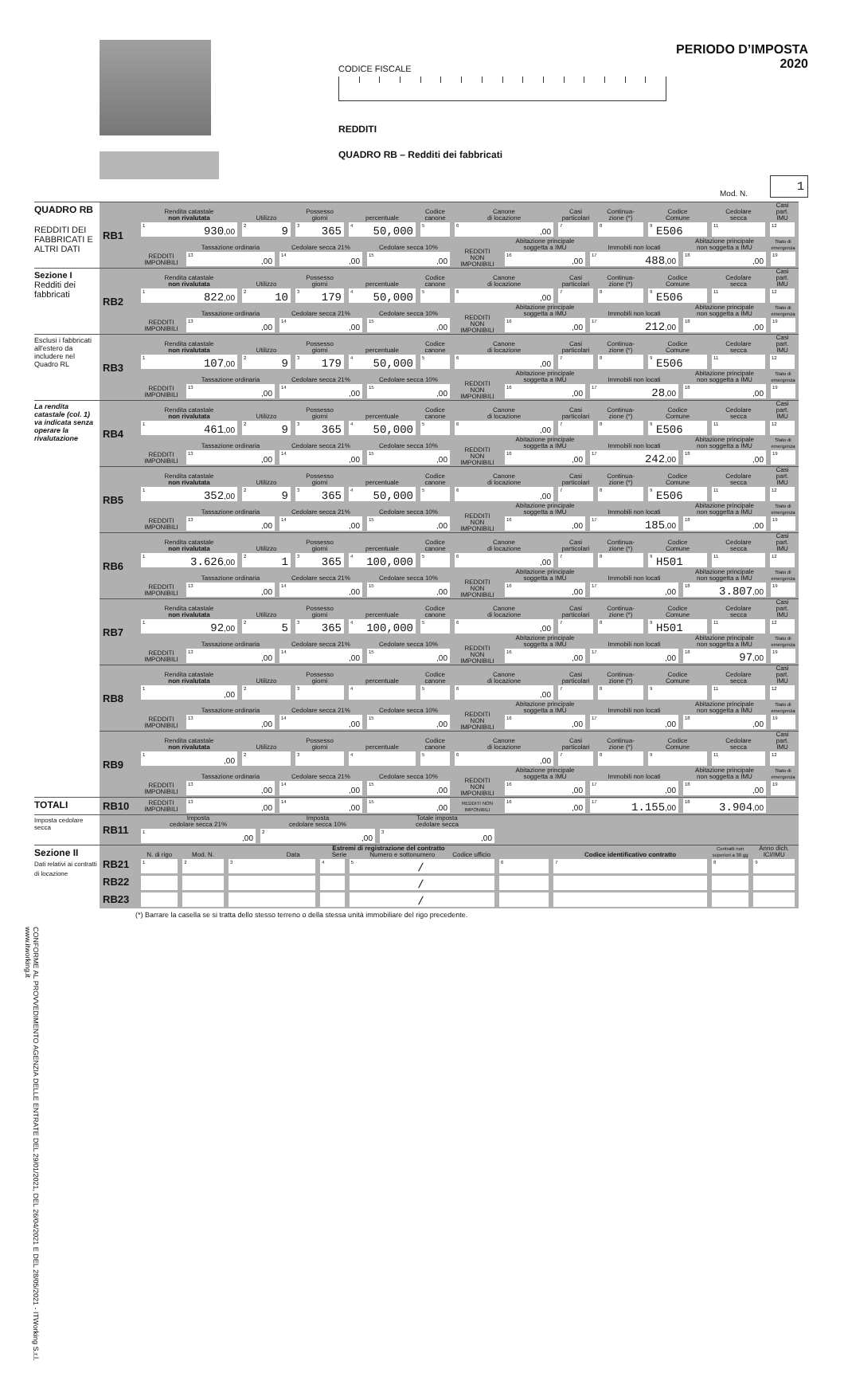CODICE FISCALE
REDDITI
QUADRO RB – Redditi dei fabbricati
PERIODO D’IMPOSTA 2020
Mod. N.
1
| QUADRO RB REDDITI DEI FABBRICATI E ALTRI DATI | RB1 | / Rendita catastale non rivalutata / Utilizzo / Possesso giorni / percentuale / Codice canone / Canone di locazione / Casi particolari / Continua- zione (*) / Codice Comune / Cedolare secca / Casi part. IMU / / <sup>1</sup> 930 ,00 / <sup>2</sup> 9 / <sup>3</sup> 365 / <sup>4</sup> 50,000 / <sup>5</sup> / <sup>6</sup> ,00 / <sup>7</sup> / <sup>8</sup> / <sup>9</sup> E506 / <sup>11</sup> / <sup>12</sup> / / / Tassazione ordinaria / Cedolare secca 21% / Cedolare secca 10% / REDDITI NON IMPONIBILI / Abitazione principale soggetta a IMU / Immobili non locati / Abitazione principale non soggetta a IMU / Stato di emergenza / / REDDITI IMPONIBILI / <sup>13</sup> ,00 / <sup>14</sup> ,00 / <sup>15</sup> ,00 / / <sup>16</sup> ,00 / <sup>17</sup> 488 ,00 / <sup>18</sup> ,00 / <sup>19</sup> / |
| Sezione I Redditi dei fabbricati | RB2 | / Rendita catastale non rivalutata / Utilizzo / Possesso giorni / percentuale / Codice canone / Canone di locazione / Casi particolari / Continua- zione (*) / Codice Comune / Cedolare secca / Casi part. IMU / / <sup>1</sup> 822 ,00 / <sup>2</sup> 10 / <sup>3</sup> 179 / <sup>4</sup> 50,000 / <sup>5</sup> / <sup>6</sup> ,00 / <sup>7</sup> / <sup>8</sup> / <sup>9</sup> E506 / <sup>11</sup> / <sup>12</sup> / / / Tassazione ordinaria / Cedolare secca 21% / Cedolare secca 10% / REDDITI NON IMPONIBILI / Abitazione principale soggetta a IMU / Immobili non locati / Abitazione principale non soggetta a IMU / Stato di emergenza / / REDDITI IMPONIBILI / <sup>13</sup> ,00 / <sup>14</sup> ,00 / <sup>15</sup> ,00 / / <sup>16</sup> ,00 / <sup>17</sup> 212 ,00 / <sup>18</sup> ,00 / <sup>19</sup> / |
| Esclusi i fabbricati all'estero da includere nel Quadro RL | RB3 | / Rendita catastale non rivalutata / Utilizzo / Possesso giorni / percentuale / Codice canone / Canone di locazione / Casi particolari / Continua- zione (*) / Codice Comune / Cedolare secca / Casi part. IMU / / <sup>1</sup> 107 ,00 / <sup>2</sup> 9 / <sup>3</sup> 179 / <sup>4</sup> 50,000 / <sup>5</sup> / <sup>6</sup> ,00 / <sup>7</sup> / <sup>8</sup> / <sup>9</sup> E506 / <sup>11</sup> / <sup>12</sup> / / / Tassazione ordinaria / Cedolare secca 21% / Cedolare secca 10% / REDDITI NON IMPONIBILI / Abitazione principale soggetta a IMU / Immobili non locati / Abitazione principale non soggetta a IMU / Stato di emergenza / / REDDITI IMPONIBILI / <sup>13</sup> ,00 / <sup>14</sup> ,00 / <sup>15</sup> ,00 / / <sup>16</sup> ,00 / <sup>17</sup> 28 ,00 / <sup>18</sup> ,00 / <sup>19</sup> / |
| La rendita catastale (col. 1) va indicata senza operare la rivalutazione | RB4 | / Rendita catastale non rivalutata / Utilizzo / Possesso giorni / percentuale / Codice canone / Canone di locazione / Casi particolari / Continua- zione (*) / Codice Comune / Cedolare secca / Casi part. IMU / / <sup>1</sup> 461 ,00 / <sup>2</sup> 9 / <sup>3</sup> 365 / <sup>4</sup> 50,000 / <sup>5</sup> / <sup>6</sup> ,00 / <sup>7</sup> / <sup>8</sup> / <sup>9</sup> E506 / <sup>11</sup> / <sup>12</sup> / / / Tassazione ordinaria / Cedolare secca 21% / Cedolare secca 10% / REDDITI NON IMPONIBILI / Abitazione principale soggetta a IMU / Immobili non locati / Abitazione principale non soggetta a IMU / Stato di emergenza / / REDDITI IMPONIBILI / <sup>13</sup> ,00 / <sup>14</sup> ,00 / <sup>15</sup> ,00 / / <sup>16</sup> ,00 / <sup>17</sup> 242 ,00 / <sup>18</sup> ,00 / <sup>19</sup> / |
| | RB5 | / Rendita catastale non rivalutata / Utilizzo / Possesso giorni / percentuale / Codice canone / Canone di locazione / Casi particolari / Continua- zione (*) / Codice Comune / Cedolare secca / Casi part. IMU / / <sup>1</sup> 352 ,00 / <sup>2</sup> 9 / <sup>3</sup> 365 / <sup>4</sup> 50,000 / <sup>5</sup> / <sup>6</sup> ,00 / <sup>7</sup> / <sup>8</sup> / <sup>9</sup> E506 / <sup>11</sup> / <sup>12</sup> / / / Tassazione ordinaria / Cedolare secca 21% / Cedolare secca 10% / REDDITI NON IMPONIBILI / Abitazione principale soggetta a IMU / Immobili non locati / Abitazione principale non soggetta a IMU / Stato di emergenza / / REDDITI IMPONIBILI / <sup>13</sup> ,00 / <sup>14</sup> ,00 / <sup>15</sup> ,00 / / <sup>16</sup> ,00 / <sup>17</sup> 185 ,00 / <sup>18</sup> ,00 / <sup>19</sup> / |
| | RB6 | / Rendita catastale non rivalutata / Utilizzo / Possesso giorni / percentuale / Codice canone / Canone di locazione / Casi particolari / Continua- zione (*) / Codice Comune / Cedolare secca / Casi part. IMU / / <sup>1</sup> 3.626 ,00 / <sup>2</sup> 1 / <sup>3</sup> 365 / <sup>4</sup> 100,000 / <sup>5</sup> / <sup>6</sup> ,00 / <sup>7</sup> / <sup>8</sup> / <sup>9</sup>H501 / <sup>11</sup> / <sup>12</sup> / / / Tassazione ordinaria / Cedolare secca 21% / Cedolare secca 10% / REDDITI NON IMPONIBILI / Abitazione principale soggetta a IMU / Immobili non locati / Abitazione principale non soggetta a IMU / Stato di emergenza / / REDDITI IMPONIBILI / <sup>13</sup> ,00 / <sup>14</sup> ,00 / <sup>15</sup> ,00 / / <sup>16</sup> ,00 / <sup>17</sup> ,00 / <sup>18</sup> 3.807 ,00 / <sup>19</sup> / |
| | RB7 | / Rendita catastale non rivalutata / Utilizzo / Possesso giorni / percentuale / Codice canone / Canone di locazione / Casi particolari / Continua- zione (*) / Codice Comune / Cedolare secca / Casi part. IMU / / <sup>1</sup> 92 ,00 / <sup>2</sup> 5 / <sup>3</sup> 365 / <sup>4</sup> 100,000 / <sup>5</sup> / <sup>6</sup> ,00 / <sup>7</sup> / <sup>8</sup> / <sup>9</sup>H501 / <sup>11</sup> / <sup>12</sup> / / / Tassazione ordinaria / Cedolare secca 21% / Cedolare secca 10% / REDDITI NON IMPONIBILI / Abitazione principale soggetta a IMU / Immobili non locati / Abitazione principale non soggetta a IMU / Stato di emergenza / / REDDITI IMPONIBILI / <sup>13</sup> ,00 / <sup>14</sup> ,00 / <sup>15</sup> ,00 / / <sup>16</sup> ,00 / <sup>17</sup> ,00 / <sup>18</sup> 97 ,00 / <sup>19</sup> / |
| | RB8 | / Rendita catastale non rivalutata / Utilizzo / Possesso giorni / percentuale / Codice canone / Canone di locazione / Casi particolari / Continua- zione (*) / Codice Comune / Cedolare secca / Casi part. IMU / / <sup>1</sup> ,00 / <sup>2</sup> / <sup>3</sup> / <sup>4</sup> / <sup>5</sup> / <sup>6</sup> ,00 / <sup>7</sup> / <sup>8</sup> / <sup>9</sup> / <sup>11</sup> / <sup>12</sup> / / / Tassazione ordinaria / Cedolare secca 21% / Cedolare secca 10% / REDDITI NON IMPONIBILI / Abitazione principale soggetta a IMU / Immobili non locati / Abitazione principale non soggetta a IMU / Stato di emergenza / / REDDITI IMPONIBILI / <sup>13</sup> ,00 / <sup>14</sup> ,00 / <sup>15</sup> ,00 / / <sup>16</sup> ,00 / <sup>17</sup> ,00 / <sup>18</sup> ,00 / <sup>19</sup> / |
| | RB9 | / Rendita catastale non rivalutata / Utilizzo / Possesso giorni / percentuale / Codice canone / Canone di locazione / Casi particolari / Continua- zione (*) / Codice Comune / Cedolare secca / Casi part. IMU / / <sup>1</sup> ,00 / <sup>2</sup> / <sup>3</sup> / <sup>4</sup> / <sup>5</sup> / <sup>6</sup> ,00 / <sup>7</sup> / <sup>8</sup> / <sup>9</sup> / <sup>11</sup> / <sup>12</sup> / / / Tassazione ordinaria / Cedolare secca 21% / Cedolare secca 10% / REDDITI NON IMPONIBILI / Abitazione principale soggetta a IMU / Immobili non locati / Abitazione principale non soggetta a IMU / Stato di emergenza / / REDDITI IMPONIBILI / <sup>13</sup> ,00 / <sup>14</sup> ,00 / <sup>15</sup> ,00 / / <sup>16</sup> ,00 / <sup>17</sup> ,00 / <sup>18</sup> ,00 / <sup>19</sup> / |
| TOTALI | RB10 | / REDDITI IMPONIBILI / <sup>13</sup> ,00 / <sup>14</sup> ,00 / <sup>15</sup> ,00 / REDDITI NON IMPONIBILI / <sup>16</sup> ,00 / <sup>17</sup> 1.155 ,00 / <sup>18</sup> 3.904 ,00 / / |
| Imposta cedolare secca | RB11 | / Imposta cedolare secca 21% / Imposta cedolare secca 10% / Totale imposta cedolare secca / / <sup>1</sup> ,00 / <sup>2</sup> ,00 / <sup>3</sup> ,00 / |
| Sezione II Dati relativi ai contratti di locazione | RB21 RB22 RB23 | / N. di rigo / Mod. N. / Estremi di registrazione del contratto Data Serie Numero e sottonumero Codice ufficio / / / / Codice identificativo contratto / Contratti non superiori a 30 gg / Anno dich. ICI/IMU / / <sup>1</sup> / <sup>2</sup> / <sup>3</sup> / <sup>4</sup> / <sup>5</sup>/ / <sup>6</sup> / <sup>7</sup> / <sup>8</sup> / <sup>9</sup> / / / / / / / / / / / / / / / / / / / / / / / |
(*) Barrare la casella se si tratta dello stesso terreno o della stessa unità immobiliare del rigo precedente.
CONFORME AL PROVVEDIMENTO AGENZIA DELLE ENTRATE DEL 29/01/2021, DEL 26/04/2021 E DEL 28/05/2021 - ITWorking S.r.l. www.itworking.it